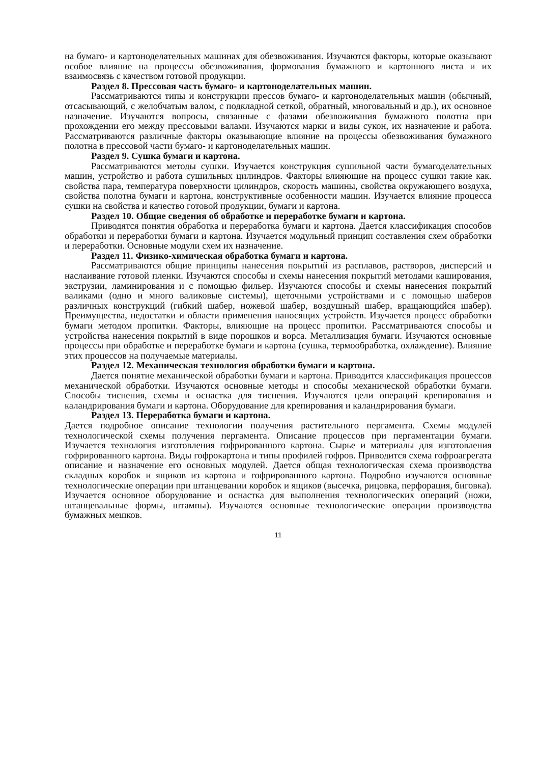на бумаго- и картоноделательных машинах для обезвоживания. Изучаются факторы, которые оказывают особое влияние на процессы обезвоживания, формования бумажного и картонного листа и их взаимосвязь с качеством готовой продукции.
Раздел 8. Прессовая часть бумаго- и картоноделательных машин.
Рассматриваются типы и конструкции прессов бумаго- и картоноделательных машин (обычный, отсасывающий, с желобчатым валом, с подкладной сеткой, обратный, многовальный и др.), их основное назначение. Изучаются вопросы, связанные с фазами обезвоживания бумажного полотна при прохождении его между прессовыми валами. Изучаются марки и виды сукон, их назначение и работа. Рассматриваются различные факторы оказывающие влияние на процессы обезвоживания бумажного полотна в прессовой части бумаго- и картоноделательных машин.
Раздел 9. Сушка бумаги и картона.
Рассматриваются методы сушки. Изучается конструкция сушильной части бумагоделательных машин, устройство и работа сушильных цилиндров. Факторы влияющие на процесс сушки такие как. свойства пара, температура поверхности цилиндров, скорость машины, свойства окружающего воздуха, свойства полотна бумаги и картона, конструктивные особенности машин. Изучается влияние процесса сушки на свойства и качество готовой продукции, бумаги и картона.
Раздел 10. Общие сведения об обработке и переработке бумаги и картона.
Приводятся понятия обработка и переработка бумаги и картона. Дается классификация способов обработки и переработки бумаги и картона. Изучается модульный принцип составления схем обработки и переработки. Основные модули схем их назначение.
Раздел 11. Физико-химическая обработка бумаги и картона.
Рассматриваются общие принципы нанесения покрытий из расплавов, растворов, дисперсий и наслаивание готовой пленки. Изучаются способы и схемы нанесения покрытий методами каширования, экструзии, ламинирования и с помощью фильер. Изучаются способы и схемы нанесения покрытий валиками (одно и много валиковые системы), щеточными устройствами и с помощью шаберов различных конструкций (гибкий шабер, ножевой шабер, воздушный шабер, вращающийся шабер). Преимущества, недостатки и области применения наносящих устройств. Изучается процесс обработки бумаги методом пропитки. Факторы, влияющие на процесс пропитки. Рассматриваются способы и устройства нанесения покрытий в виде порошков и ворса. Металлизация бумаги. Изучаются основные процессы при обработке и переработке бумаги и картона (сушка, термообработка, охлаждение). Влияние этих процессов на получаемые материалы.
Раздел 12. Механическая технология обработки бумаги и картона.
Дается понятие механической обработки бумаги и картона. Приводится классификация процессов механической обработки. Изучаются основные методы и способы механической обработки бумаги. Способы тиснения, схемы и оснастка для тиснения. Изучаются цели операций крепирования и каландрирования бумаги и картона. Оборудование для крепирования и каландрирования бумаги.
Раздел 13. Переработка бумаги и картона.
Дается подробное описание технологии получения растительного пергамента. Схемы модулей технологической схемы получения пергамента. Описание процессов при пергаментации бумаги. Изучается технология изготовления гофрированного картона. Сырье и материалы для изготовления гофрированного картона. Виды гофрокартона и типы профилей гофров. Приводится схема гофроагрегата описание и назначение его основных модулей. Дается общая технологическая схема производства складных коробок и ящиков из картона и гофрированного картона. Подробно изучаются основные технологические операции при штанцевании коробок и ящиков (высечка, рицовка, перфорация, биговка). Изучается основное оборудование и оснастка для выполнения технологических операций (ножи, штанцевальные формы, штампы). Изучаются основные технологические операции производства бумажных мешков.
11